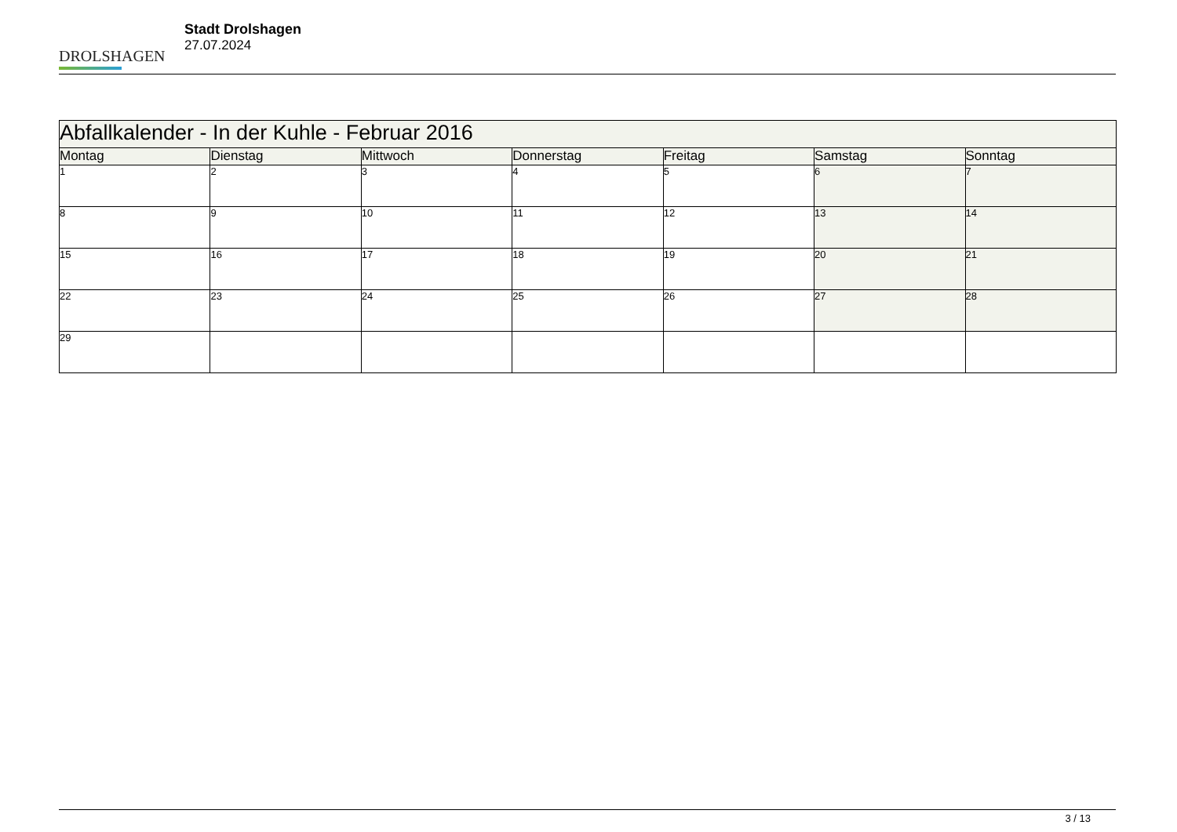DROLSHAGEN
Stadt Drolshagen
27.07.2024
| Abfallkalender - In der Kuhle - Februar 2016 | | | | | | |
| --- | --- | --- | --- | --- | --- | --- |
| Montag | Dienstag | Mittwoch | Donnerstag | Freitag | Samstag | Sonntag |
| 1 | 2 | 3 | 4 | 5 | 6 | 7 |
| 8 | 9 | 10 | 11 | 12 | 13 | 14 |
| 15 | 16 | 17 | 18 | 19 | 20 | 21 |
| 22 | 23 | 24 | 25 | 26 | 27 | 28 |
| 29 | | | | | | |
3 / 13